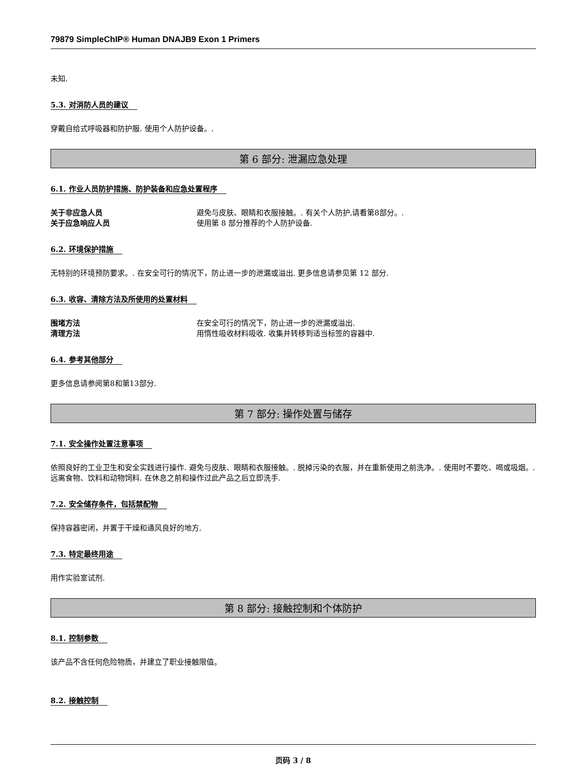79879 SimpleChIP® Human DNAJB9 Exon 1 Primers
未知.
5.3. 对消防人员的建议
穿戴自给式呼吸器和防护服. 使用个人防护设备。.
第 6 部分: 泄漏应急处理
6.1. 作业人员防护措施、防护装备和应急处置程序
关于非应急人员 避免与皮肤、眼睛和衣服接触。. 有关个人防护,请看第8部分。.
关于应急响应人员 使用第 8 部分推荐的个人防护设备.
6.2. 环境保护措施
无特别的环境预防要求。. 在安全可行的情况下，防止进一步的泄漏或溢出. 更多信息请参见第 12 部分.
6.3. 收容、清除方法及所使用的处置材料
围堵方法 在安全可行的情况下，防止进一步的泄漏或溢出.
清理方法 用惰性吸收材料吸收. 收集并转移到适当标签的容器中.
6.4. 参考其他部分
更多信息请参阅第8和第13部分.
第 7 部分: 操作处置与储存
7.1. 安全操作处置注意事项
依照良好的工业卫生和安全实践进行操作. 避免与皮肤、眼睛和衣服接触。. 脱掉污染的衣服，并在重新使用之前洗净。. 使用时不要吃、喝或吸烟。. 远离食物、饮料和动物饲料. 在休息之前和操作过此产品之后立即洗手.
7.2. 安全储存条件，包括禁配物
保持容器密闭，并置于干燥和通风良好的地方.
7.3. 特定最终用途
用作实验室试剂.
第 8 部分: 接触控制和个体防护
8.1. 控制参数
该产品不含任何危险物质，并建立了职业接触限值。
8.2. 接触控制
页码 3 / 8